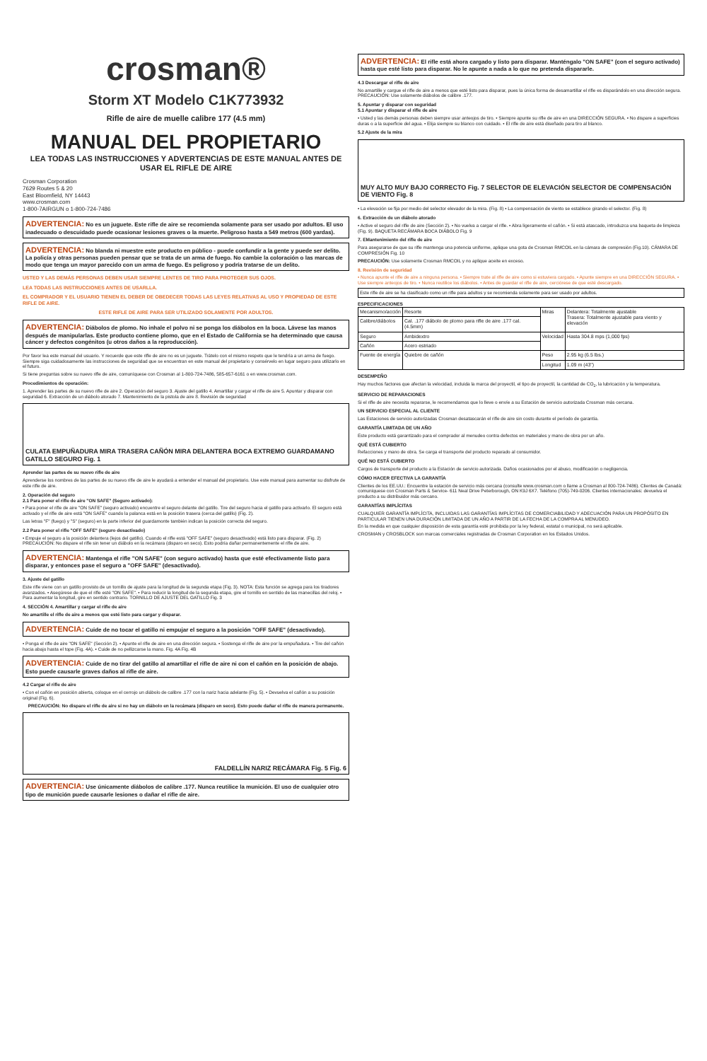crosman®
Storm XT Modelo C1K773932
Rifle de aire de muelle calibre 177 (4.5 mm)
MANUAL DEL PROPIETARIO
LEA TODAS LAS INSTRUCCIONES Y ADVERTENCIAS DE ESTE MANUAL ANTES DE USAR EL RIFLE DE AIRE
Crosman Corporation
7629 Routes 5 & 20
East Bloomfield, NY 14443
www.crosman.com
1-800-7AIRGUN o 1-800-724-7486
ADVERTENCIA: No es un juguete. Este rifle de aire se recomienda solamente para ser usado por adultos. El uso inadecuado o descuidado puede ocasionar lesiones graves o la muerte. Peligroso hasta a 549 metros (600 yardas).
ADVERTENCIA: No blanda ni muestre este producto en público - puede confundir a la gente y puede ser delito. La policía y otras personas pueden pensar que se trata de un arma de fuego. No cambie la coloración o las marcas de modo que tenga un mayor parecido con un arma de fuego. Es peligroso y podría tratarse de un delito.
USTED Y LAS DEMÁS PERSONAS DEBEN USAR SIEMPRE LENTES DE TIRO PARA PROTEGER SUS OJOS.
LEA TODAS LAS INSTRUCCIONES ANTES DE USARLLA.
EL COMPRADOR Y EL USUARIO TIENEN EL DEBER DE OBEDECER TODAS LAS LEYES RELATIVAS AL USO Y PROPIEDAD DE ESTE RIFLE DE AIRE.
ESTE RIFLE DE AIRE PARA SER UTILIZADO SOLAMENTE POR ADULTOS.
ADVERTENCIA: Diábolos de plomo. No inhale el polvo ni se ponga los diábolos en la boca. Lávese las manos después de manipularlas. Este producto contiene plomo, que en el Estado de California se ha determinado que causa cáncer y defectos congénitos (u otros daños a la reproducción).
Por favor lea este manual del usuario. Y recuerde que este rifle de aire no es un juguete. Trátelo con el mismo respeto que le tendría a un arma de fuego. Siempre siga cuidadosamente las instrucciones de seguridad que se encuentran en este manual del propietario y consérvelo en lugar seguro para utilizarlo en el futuro.
Si tiene preguntas sobre su nuevo rifle de aire, comuníquese con Crosman al 1-800-724-7486, 585-657-6161 o en www.crosman.com.
Procedimientos de operación:
1. Aprender las partes de su nuevo rifle de aire 2. Operación del seguro 3. Ajuste del gatillo 4. Amartillar y cargar el rifle de aire 5. Apuntar y disparar con seguridad 6. Extracción de un diábolo atorado 7. Mantenimiento de la pistola de aire 8. Revisión de seguridad
CULATA EMPUÑADURA MIRA TRASERA CAÑÓN MIRA DELANTERA BOCA EXTREMO GUARDAMANO GATILLO SEGURO Fig. 1
Aprender las partes de su nuevo rifle de aire
Aprenderse los nombres de las partes de su nuevo rifle de aire le ayudará a entender el manual del propietario. Use este manual para aumentar su disfrute de este rifle de aire.
2. Operación del seguro
2.1 Para poner el rifle de aire "ON SAFE" (Seguro activado):
• Para poner el rifle de aire "ON SAFE" (seguro activado) encuentre el seguro delante del gatillo. Tire del seguro hacia el gatillo para activarlo. El seguro está activado y el rifle de aire está "ON SAFE" cuando la palanca está en la posición trasera (cerca del gatillo) (Fig. 2).
Las letras "F" (fuego) y "S" (seguro) en la parte inferior del guardamonte también indican la posición correcta del seguro.
2.2 Para poner el rifle "OFF SAFE" (seguro desactivado)
• Empuje el seguro a la posición delantera (lejos del gatillo). Cuando el rifle está "OFF SAFE" (seguro desactivado) está listo para disparar. (Fig. 2) PRECAUCIÓN: No dispare el rifle sin tener un diábolo en la recámara (disparo en seco). Esto podría dañar permanentemente el rifle de aire.
ADVERTENCIA: Mantenga el rifle "ON SAFE" (con seguro activado) hasta que esté efectivamente listo para disparar, y entonces pase el seguro a "OFF SAFE" (desactivado).
3. Ajuste del gatillo
Este rifle viene con un gatillo provisto de un tornillo de ajuste para la longitud de la segunda etapa (Fig. 3). NOTA: Esta función se agrega para los tiradores avanzados. • Asegúrese de que el rifle esté "ON SAFE". • Para reducir la longitud de la segunda etapa, gire el tornillo en sentido de las manecillas del reloj. • Para aumentar la longitud, gire en sentido contrario. TORNILLO DE AJUSTE DEL GATILLO Fig. 3
4. SECCIÓN 4. Amartillar y cargar el rifle de aire
No amartille el rifle de aire a menos que esté listo para cargar y disparar.
ADVERTENCIA: Cuide de no tocar el gatillo ni empujar el seguro a la posición "OFF SAFE" (desactivado).
• Ponga el rifle de aire "ON SAFE" (Sección 2). • Apunte el rifle de aire en una dirección segura. • Sostenga el rifle de aire por la empuñadura. • Tire del cañón hacia abajo hasta el tope (Fig. 4A). • Cuide de no pellizcarse la mano. Fig. 4A Fig. 4B
ADVERTENCIA: Cuide de no tirar del gatillo al amartillar el rifle de aire ni con el cañón en la posición de abajo. Esto puede causarle graves daños al rifle de aire.
4.2 Cargar el rifle de aire
• Con el cañón en posición abierta, coloque en el cerrojo un diábolo de calibre .177 con la nariz hacia adelante (Fig. 5). • Devuelva el cañón a su posición original (Fig. 6).
PRECAUCIÓN: No dispare el rifle de aire si no hay un diábolo en la recámara (disparo en seco). Esto puede dañar el rifle de manera permanente.
FALDELLÍN NARIZ RECÁMARA Fig. 5 Fig. 6
ADVERTENCIA: Use únicamente diábolos de calibre .177. Nunca reutilice la munición. El uso de cualquier otro tipo de munición puede causarle lesiones o dañar el rifle de aire.
ADVERTENCIA: El rifle está ahora cargado y listo para disparar. Manténgalo "ON SAFE" (con el seguro activado) hasta que esté listo para disparar. No le apunte a nada a lo que no pretenda dispararle.
4.3 Descargar el rifle de aire
No amartille y cargue el rifle de aire a menos que esté listo para disparar, pues la única forma de desamartillar el rifle es disparándolo en una dirección segura. PRECAUCIÓN: Use solamente diábolos de calibre .177.
5. Apuntar y disparar con seguridad
5.1 Apuntar y disparar el rifle de aire
• Usted y las demás personas deben siempre usar anteojos de tiro. • Siempre apunte su rifle de aire en una DIRECCIÓN SEGURA. • No dispare a superficies duras o a la superficie del agua. • Elija siempre su blanco con cuidado. • El rifle de aire está diseñado para tiro al blanco.
5.2 Ajuste de la mira
MUY ALTO MUY BAJO CORRECTO Fig. 7 SELECTOR DE ELEVACIÓN SELECTOR DE COMPENSACIÓN DE VIENTO Fig. 8
• La elevación se fija por medio del selector elevador de la mira. (Fig. 8) • La compensación de viento se establece girando el selector. (Fig. 8)
6. Extracción de un diábolo atorado
• Active el seguro del rifle de aire (Sección 2). • No vuelva a cargar el rifle. • Abra ligeramente el cañón. • Si está atascado, introduzca una baqueta de limpieza (Fig. 9). BAQUETA RECÁMARA BOCA DIÁBOLO Fig. 9
7. EMantenimiento del rifle de aire
Para asegurarse de que su rifle mantenga una potencia uniforme, aplique una gota de Crosman RMCOIL en la cámara de compresión (Fig.10). CÁMARA DE COMPRESIÓN Fig. 10
PRECAUCIÓN: Use solamente Crosman RMCOIL y no aplique aceite en exceso.
8. Revisión de seguridad
• Nunca apunte el rifle de aire a ninguna persona. • Siempre trate al rifle de aire como si estuviera cargado. • Apunte siempre en una DIRECCIÓN SEGURA. • Use siempre anteojos de tiro. • Nunca reutilice los diábolos. • Antes de guardar el rifle de aire, cerciórese de que esté descargado.
Este rifle de aire se ha clasificado como un rifle para adultos y se recomienda solamente para ser usado por adultos.
ESPECIFICACIONES
| Mecanismo/acción | Resorte | Miras | Delantera: Totalmente ajustable Trasera: Totalmente ajustable para viento y elevación |
| Calibre/diábolos | Cal. .177 diábolo de plomo para rifle de aire .177 cal. (4.5mm) | | |
| Seguro | Ambidextro | Velocidad | Hasta 304.8 mps (1,000 fps) |
| Cañón | Acero estriado | | |
| Fuente de energía | Quiebre de cañón | Peso | 2.95 kg (6.5 lbs.) |
| | | Longitud | 1.09 m (43") |
DESEMPEÑO
Hay muchos factores que afectan la velocidad, incluida la marca del proyectil, el tipo de proyectil, la cantidad de CO<sub>2</sub>, la lubricación y la temperatura.
SERVICIO DE REPARACIONES
Si el rifle de aire necesita repararse, le recomendamos que lo lleve o envíe a su Estación de servicio autorizada Crosman más cercana.
UN SERVICIO ESPECIAL AL CLIENTE
Las Estaciones de servicio autorizadas Crosman desatascarán el rifle de aire sin costo durante el período de garantía.
GARANTÍA LIMITADA DE UN AÑO
Este producto está garantizado para el comprador al menudeo contra defectos en materiales y mano de obra por un año.
QUÉ ESTÁ CUBIERTO
Refacciones y mano de obra. Se carga el transporte del producto reparado al consumidor.
QUÉ NO ESTÁ CUBIERTO
Cargos de transporte del producto a la Estación de servicio autorizada. Daños ocasionados por el abuso, modificación o negligencia.
CÓMO HACER EFECTIVA LA GARANTÍA
Clientes de los EE.UU.: Encuentre la estación de servicio más cercana (consulte www.crosman.com o llame a Crosman al 800-724-7486). Clientes de Canadá: comuníquese con Crosman Parts & Service- 611 Neal Drive Peterborough, ON K9J 6X7. Teléfono (705)-749-0206. Clientes internacionales: devuelva el producto a su distribuidor más cercano.
GARANTÍAS IMPLÍCITAS
CUALQUIER GARANTÍA IMPLÍCITA, INCLUIDAS LAS GARANTÍAS IMPLÍCITAS DE COMERCIABILIDAD Y ADECUACIÓN PARA UN PROPÓSITO EN PARTICULAR TIENEN UNA DURACIÓN LIMITADA DE UN AÑO A PARTIR DE LA FECHA DE LA COMPRA AL MENUDEO.
En la medida en que cualquier disposición de esta garantía esté prohibida por la ley federal, estatal o municipal, no será aplicable.
CROSMAN y CROSBLOCK son marcas comerciales registradas de Crosman Corporation en los Estados Unidos.